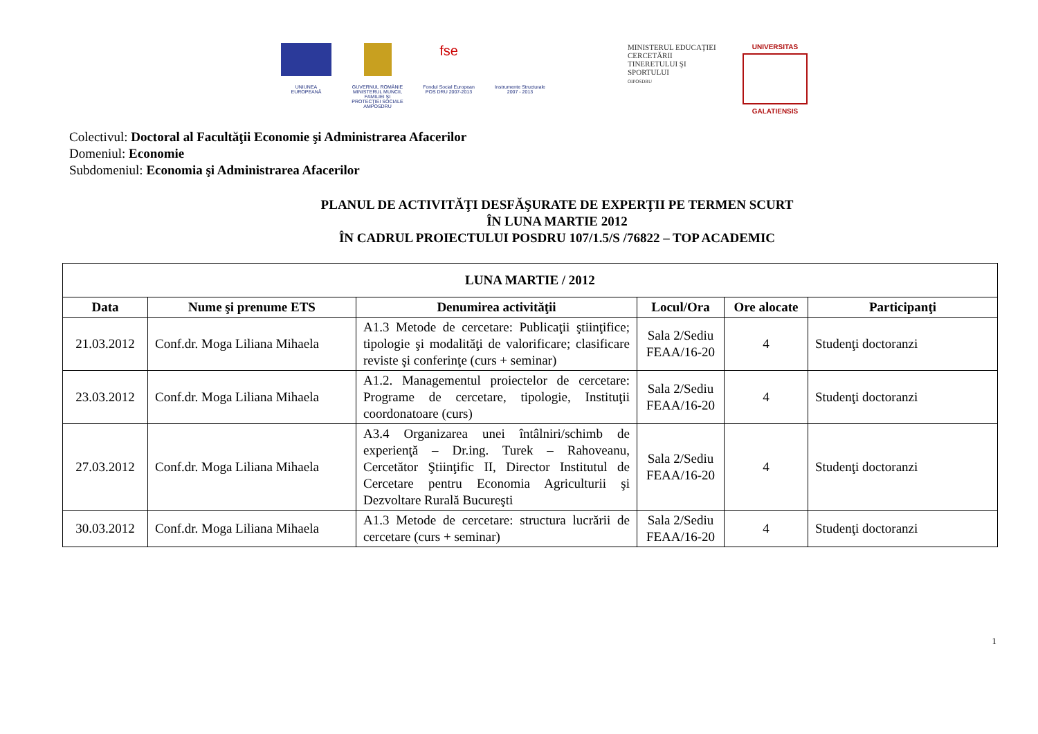UNIUNEA EUROPEANĂ GUVERNUL ROMÂNIE MINISTERUL MUNCII, FAMILIEI ŞI PROTECŢIEI SOCIALE AMPOSDRU
fse
Fondul Social European POS DRU 2007-2013
Instrumente Structurale 2007 - 2013
MINISTERUL EDUCAŢIEI CERCETĂRII TINERETULUI ŞI SPORTULUI
OIPOSDRU
UNIVERSITAS
GALATIENSIS
Colectivul: Doctoral al Facultăţii Economie şi Administrarea Afacerilor
Domeniul: Economie
Subdomeniul: Economia şi Administrarea Afacerilor
PLANUL DE ACTIVITĂŢI DESFĂŞURATE DE EXPERŢII PE TERMEN SCURT
ÎN LUNA MARTIE 2012
ÎN CADRUL PROIECTULUI POSDRU 107/1.5/S /76822 – TOP ACADEMIC
| LUNA MARTIE / 2012 | | | | | |
| --- | --- | --- | --- | --- | --- |
| Data | Nume şi prenume ETS | Denumirea activităţii | Locul/Ora | Ore alocate | Participanţi |
| 21.03.2012 | Conf.dr. Moga Liliana Mihaela | A1.3 Metode de cercetare: Publicaţii ştiinţifice; tipologie şi modalităţi de valorificare; clasificare reviste şi conferinţe (curs + seminar) | Sala 2/Sediu FEAA/16-20 | 4 | Studenţi doctoranzi |
| 23.03.2012 | Conf.dr. Moga Liliana Mihaela | A1.2. Managementul proiectelor de cercetare: Programe de cercetare, tipologie, Instituţii coordonatoare (curs) | Sala 2/Sediu FEAA/16-20 | 4 | Studenţi doctoranzi |
| 27.03.2012 | Conf.dr. Moga Liliana Mihaela | A3.4 Organizarea unei întâlniri/schimb de experienţă – Dr.ing. Turek – Rahoveanu, Cercetător Ştiinţific II, Director Institutul de Cercetare pentru Economia Agriculturii şi Dezvoltare Rurală Bucureşti | Sala 2/Sediu FEAA/16-20 | 4 | Studenţi doctoranzi |
| 30.03.2012 | Conf.dr. Moga Liliana Mihaela | A1.3 Metode de cercetare: structura lucrării de cercetare (curs + seminar) | Sala 2/Sediu FEAA/16-20 | 4 | Studenţi doctoranzi |
1